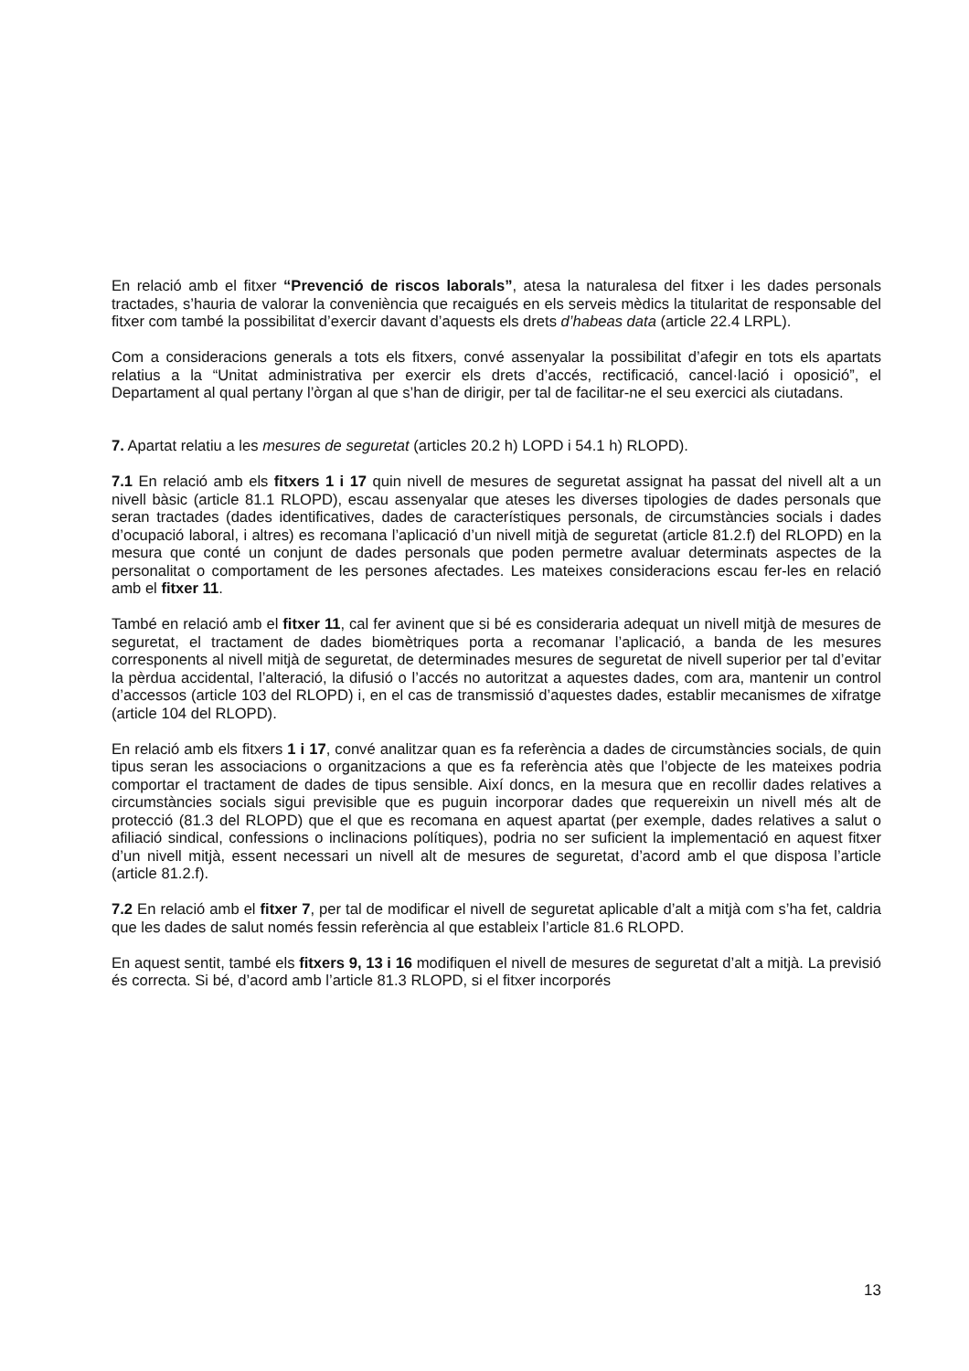En relació amb el fitxer “Prevenció de riscos laborals”, atesa la naturalesa del fitxer i les dades personals tractades, s’hauria de valorar la conveniència que recaigués en els serveis mèdics la titularitat de responsable del fitxer com també la possibilitat d’exercir davant d’aquests els drets d’habeas data (article 22.4 LRPL).
Com a consideracions generals a tots els fitxers, convé assenyalar la possibilitat d’afegir en tots els apartats relatius a la “Unitat administrativa per exercir els drets d’accés, rectificació, cancel·lació i oposició”, el Departament al qual pertany l’òrgan al que s’han de dirigir, per tal de facilitar-ne el seu exercici als ciutadans.
7. Apartat relatiu a les mesures de seguretat (articles 20.2 h) LOPD i 54.1 h) RLOPD).
7.1 En relació amb els fitxers 1 i 17 quin nivell de mesures de seguretat assignat ha passat del nivell alt a un nivell bàsic (article 81.1 RLOPD), escau assenyalar que ateses les diverses tipologies de dades personals que seran tractades (dades identificatives, dades de característiques personals, de circumstàncies socials i dades d’ocupació laboral, i altres) es recomana l’aplicació d’un nivell mitjà de seguretat (article 81.2.f) del RLOPD) en la mesura que conté un conjunt de dades personals que poden permetre avaluar determinats aspectes de la personalitat o comportament de les persones afectades. Les mateixes consideracions escau fer-les en relació amb el fitxer 11.
També en relació amb el fitxer 11, cal fer avinent que si bé es consideraria adequat un nivell mitjà de mesures de seguretat, el tractament de dades biomètriques porta a recomanar l’aplicació, a banda de les mesures corresponents al nivell mitjà de seguretat, de determinades mesures de seguretat de nivell superior per tal d’evitar la pèrdua accidental, l’alteració, la difusió o l’accés no autoritzat a aquestes dades, com ara, mantenir un control d’accessos (article 103 del RLOPD) i, en el cas de transmissió d’aquestes dades, establir mecanismes de xifratge (article 104 del RLOPD).
En relació amb els fitxers 1 i 17, convé analitzar quan es fa referència a dades de circumstàncies socials, de quin tipus seran les associacions o organitzacions a que es fa referència atès que l’objecte de les mateixes podria comportar el tractament de dades de tipus sensible. Així doncs, en la mesura que en recollir dades relatives a circumstàncies socials sigui previsible que es puguin incorporar dades que requereixin un nivell més alt de protecció (81.3 del RLOPD) que el que es recomana en aquest apartat (per exemple, dades relatives a salut o afiliació sindical, confessions o inclinacions polítiques), podria no ser suficient la implementació en aquest fitxer d’un nivell mitjà, essent necessari un nivell alt de mesures de seguretat, d’acord amb el que disposa l’article (article 81.2.f).
7.2 En relació amb el fitxer 7, per tal de modificar el nivell de seguretat aplicable d’alt a mitjà com s’ha fet, caldria que les dades de salut només fessin referència al que estableix l’article 81.6 RLOPD.
En aquest sentit, també els fitxers 9, 13 i 16 modifiquen el nivell de mesures de seguretat d’alt a mitjà. La previsió és correcta. Si bé, d’acord amb l’article 81.3 RLOPD, si el fitxer incorporés
13